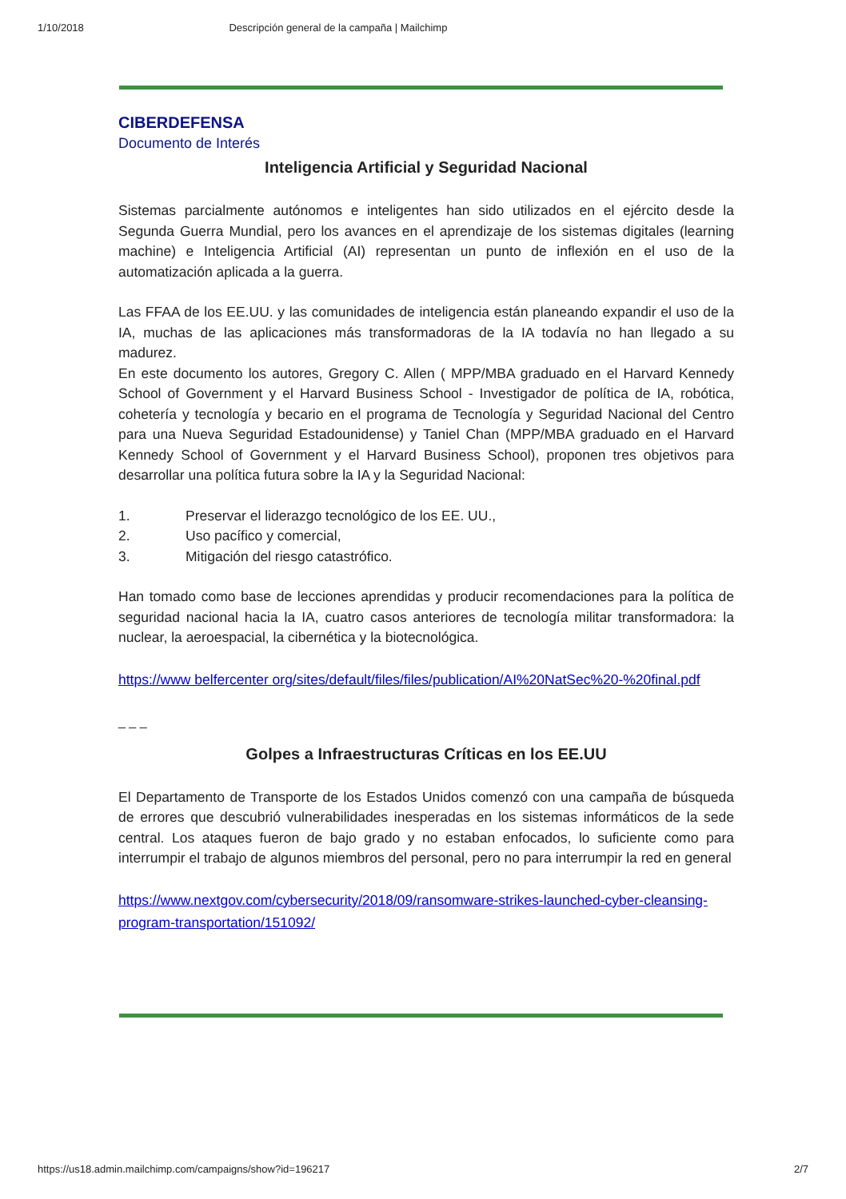1/10/2018 Descripción general de la campaña | Mailchimp
CIBERDEFENSA
Documento de Interés
Inteligencia Artificial y Seguridad Nacional
Sistemas parcialmente autónomos e inteligentes han sido utilizados en el ejército desde la Segunda Guerra Mundial, pero los avances en el aprendizaje de los sistemas digitales (learning machine) e Inteligencia Artificial (AI) representan un punto de inflexión en el uso de la automatización aplicada a la guerra.
Las FFAA de los EE.UU. y las comunidades de inteligencia están planeando expandir el uso de la IA, muchas de las aplicaciones más transformadoras de la IA todavía no han llegado a su madurez.
En este documento los autores, Gregory C. Allen ( MPP/MBA graduado en el Harvard Kennedy School of Government y el Harvard Business School - Investigador de política de IA, robótica, cohetería y tecnología y becario en el programa de Tecnología y Seguridad Nacional del Centro para una Nueva Seguridad Estadounidense) y Taniel Chan (MPP/MBA graduado en el Harvard Kennedy School of Government y el Harvard Business School), proponen tres objetivos para desarrollar una política futura sobre la IA y la Seguridad Nacional:
1. Preservar el liderazgo tecnológico de los EE. UU.,
2. Uso pacífico y comercial,
3. Mitigación del riesgo catastrófico.
Han tomado como base de lecciones aprendidas y producir recomendaciones para la política de seguridad nacional hacia la IA, cuatro casos anteriores de tecnología militar transformadora: la nuclear, la aeroespacial, la cibernética y la biotecnológica.
https://www belfercenter org/sites/default/files/files/publication/AI%20NatSec%20-%20final.pdf
_ _ _
Golpes a Infraestructuras Críticas en los EE.UU
El Departamento de Transporte de los Estados Unidos comenzó con una campaña de búsqueda de errores que descubrió vulnerabilidades inesperadas en los sistemas informáticos de la sede central. Los ataques fueron de bajo grado y no estaban enfocados, lo suficiente como para interrumpir el trabajo de algunos miembros del personal, pero no para interrumpir la red en general
https://www.nextgov.com/cybersecurity/2018/09/ransomware-strikes-launched-cyber-cleansing-program-transportation/151092/
https://us18.admin.mailchimp.com/campaigns/show?id=196217 2/7